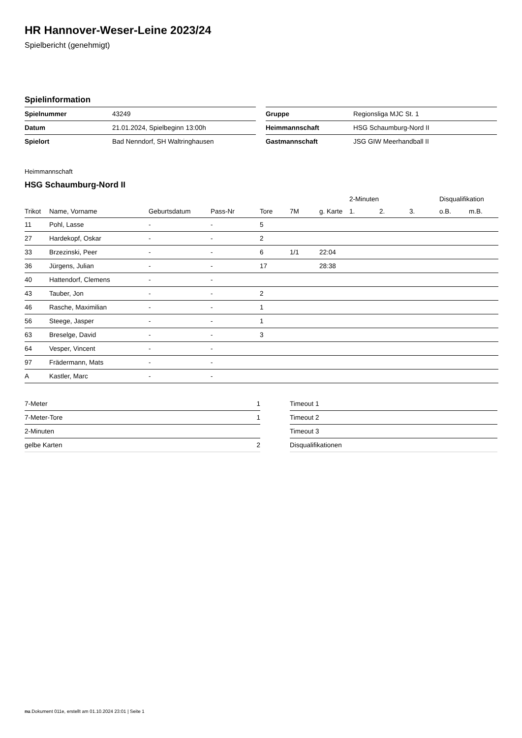HR Hannover-Weser-Leine 2023/24
Spielbericht (genehmigt)
Spielinformation
| Spielnummer | 43249 |
| Datum | 21.01.2024, Spielbeginn 13:00h |
| Spielort | Bad Nenndorf, SH Waltringhausen |
| Gruppe | Regionsliga MJC St. 1 |
| Heimmannschaft | HSG Schaumburg-Nord II |
| Gastmannschaft | JSG GIW Meerhandball II |
Heimmannschaft
HSG Schaumburg-Nord II
| | | | | | | | 2-Minuten | | | Disqualifikation | |
| --- | --- | --- | --- | --- | --- | --- | --- | --- | --- | --- | --- |
| Trikot | Name, Vorname | Geburtsdatum | Pass-Nr | Tore | 7M | g. Karte | 1. | 2. | 3. | o.B. | m.B. |
| 11 | Pohl, Lasse | - | - | 5 | | | | | | | |
| 27 | Hardekopf, Oskar | - | - | 2 | | | | | | | |
| 33 | Brzezinski, Peer | - | - | 6 | 1/1 | 22:04 | | | | | |
| 36 | Jürgens, Julian | - | - | 17 | | 28:38 | | | | | |
| 40 | Hattendorf, Clemens | - | - | | | | | | | | |
| 43 | Tauber, Jon | - | - | 2 | | | | | | | |
| 46 | Rasche, Maximilian | - | - | 1 | | | | | | | |
| 56 | Steege, Jasper | - | - | 1 | | | | | | | |
| 63 | Breselge, David | - | - | 3 | | | | | | | |
| 64 | Vesper, Vincent | - | - | | | | | | | | |
| 97 | Frädermann, Mats | - | - | | | | | | | | |
| A | Kastler, Marc | - | - | | | | | | | | |
| 7-Meter | 1 |
| 7-Meter-Tore | 1 |
| 2-Minuten | |
| gelbe Karten | 2 |
| Timeout 1 |
| Timeout 2 |
| Timeout 3 |
| Disqualifikationen |
nu.Dokument 011e, erstellt am 01.10.2024 23:01 | Seite 1